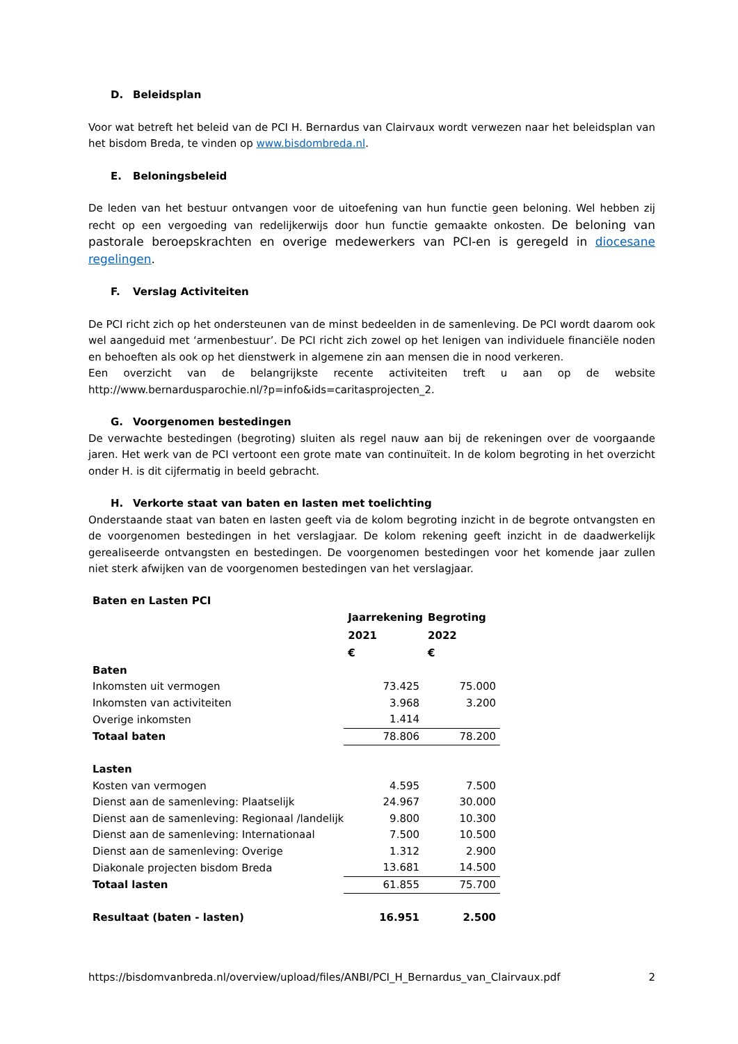D. Beleidsplan
Voor wat betreft het beleid van de PCI H. Bernardus van Clairvaux wordt verwezen naar het beleidsplan van het bisdom Breda, te vinden op www.bisdombreda.nl.
E. Beloningsbeleid
De leden van het bestuur ontvangen voor de uitoefening van hun functie geen beloning. Wel hebben zij recht op een vergoeding van redelijkerwijs door hun functie gemaakte onkosten. De beloning van pastorale beroepskrachten en overige medewerkers van PCI-en is geregeld in diocesane regelingen.
F. Verslag Activiteiten
De PCI richt zich op het ondersteunen van de minst bedeelden in de samenleving. De PCI wordt daarom ook wel aangeduid met ‘armenbestuur’. De PCI richt zich zowel op het lenigen van individuele financiële noden en behoeften als ook op het dienstwerk in algemene zin aan mensen die in nood verkeren.
Een overzicht van de belangrijkste recente activiteiten treft u aan op de website http://www.bernardusparochie.nl/?p=info&ids=caritasprojecten_2.
G. Voorgenomen bestedingen
De verwachte bestedingen (begroting) sluiten als regel nauw aan bij de rekeningen over de voorgaande jaren. Het werk van de PCI vertoont een grote mate van continuïteit. In de kolom begroting in het overzicht onder H. is dit cijfermatig in beeld gebracht.
H. Verkorte staat van baten en lasten met toelichting
Onderstaande staat van baten en lasten geeft via de kolom begroting inzicht in de begrote ontvangsten en de voorgenomen bestedingen in het verslagjaar. De kolom rekening geeft inzicht in de daadwerkelijk gerealiseerde ontvangsten en bestedingen. De voorgenomen bestedingen voor het komende jaar zullen niet sterk afwijken van de voorgenomen bestedingen van het verslagjaar.
| Baten en Lasten PCI | | |
| | Jaarrekening | Begroting |
| | 2021 | 2022 |
| | € | € |
| Baten | | |
| Inkomsten uit vermogen | 73.425 | 75.000 |
| Inkomsten van activiteiten | 3.968 | 3.200 |
| Overige inkomsten | 1.414 | |
| Totaal baten | 78.806 | 78.200 |
| Lasten | | |
| Kosten van vermogen | 4.595 | 7.500 |
| Dienst aan de samenleving: Plaatselijk | 24.967 | 30.000 |
| Dienst aan de samenleving: Regionaal /landelijk | 9.800 | 10.300 |
| Dienst aan de samenleving: Internationaal | 7.500 | 10.500 |
| Dienst aan de samenleving: Overige | 1.312 | 2.900 |
| Diakonale projecten bisdom Breda | 13.681 | 14.500 |
| Totaal lasten | 61.855 | 75.700 |
| Resultaat (baten - lasten) | 16.951 | 2.500 |
https://bisdomvanbreda.nl/overview/upload/files/ANBI/PCI_H_Bernardus_van_Clairvaux.pdf 2